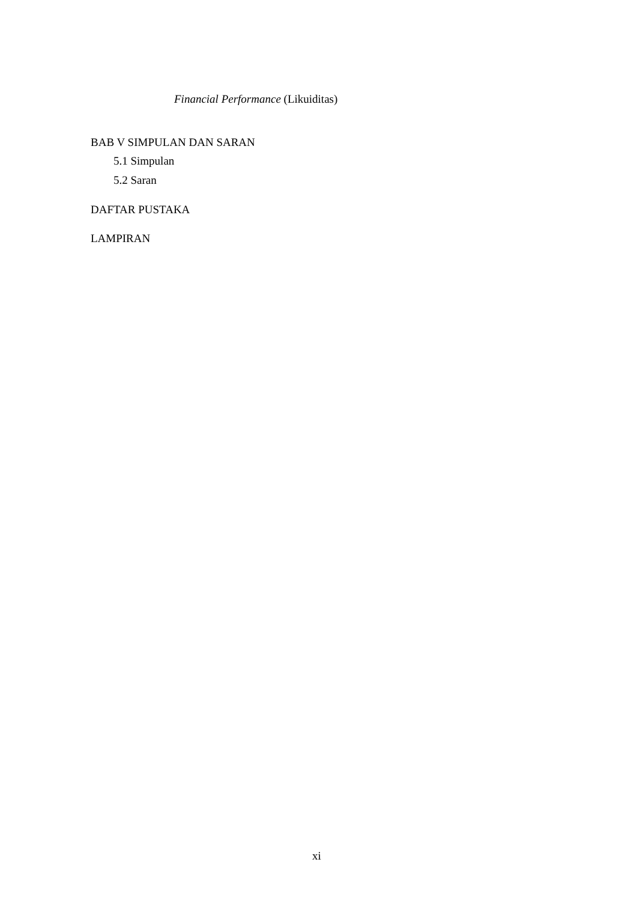Financial Performance (Likuiditas)
BAB V SIMPULAN DAN SARAN
5.1 Simpulan
5.2 Saran
DAFTAR PUSTAKA
LAMPIRAN
xi